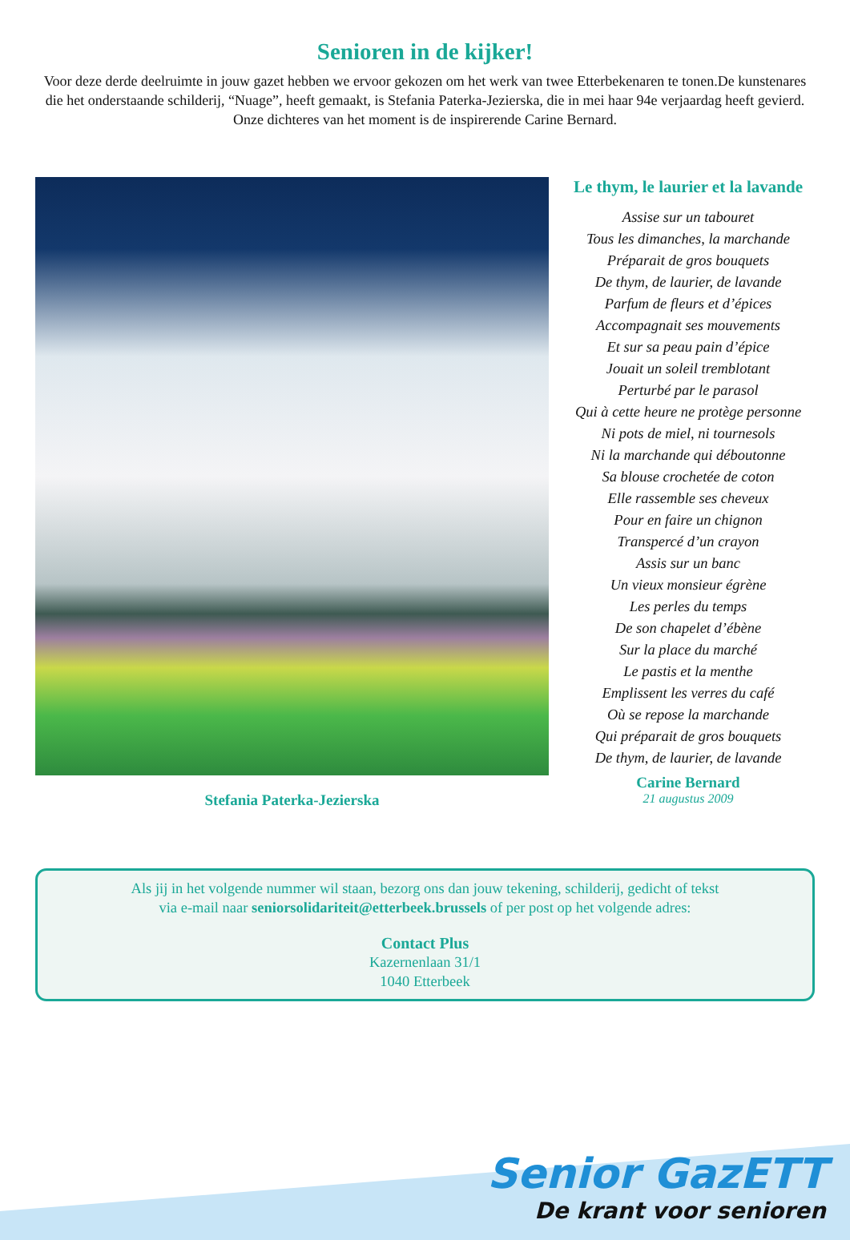Senioren in de kijker!
Voor deze derde deelruimte in jouw gazet hebben we ervoor gekozen om het werk van twee Etterbekenaren te tonen.De kunstenares die het onderstaande schilderij, “Nuage”, heeft gemaakt, is Stefania Paterka-Jezierska, die in mei haar 94e verjaardag heeft gevierd. Onze dichteres van het moment is de inspirerende Carine Bernard.
Stefania Paterka-Jezierska
Le thym, le laurier et la lavande
Assise sur un tabouret
Tous les dimanches, la marchande
Préparait de gros bouquets
De thym, de laurier, de lavande
Parfum de fleurs et d’épices
Accompagnait ses mouvements
Et sur sa peau pain d’épice
Jouait un soleil tremblotant
Perturbé par le parasol
Qui à cette heure ne protège personne
Ni pots de miel, ni tournesols
Ni la marchande qui déboutonne
Sa blouse crochetée de coton
Elle rassemble ses cheveux
Pour en faire un chignon
Transpercé d’un crayon
Assis sur un banc
Un vieux monsieur égrène
Les perles du temps
De son chapelet d’ébène
Sur la place du marché
Le pastis et la menthe
Emplissent les verres du café
Où se repose la marchande
Qui préparait de gros bouquets
De thym, de laurier, de lavande
Carine Bernard
21 augustus 2009
Als jij in het volgende nummer wil staan, bezorg ons dan jouw tekening, schilderij, gedicht of tekst
via e-mail naar seniorsolidariteit@etterbeek.brussels of per post op het volgende adres:
Contact Plus
Kazernenlaan 31/1
1040 Etterbeek
Senior GazETT
De krant voor senioren